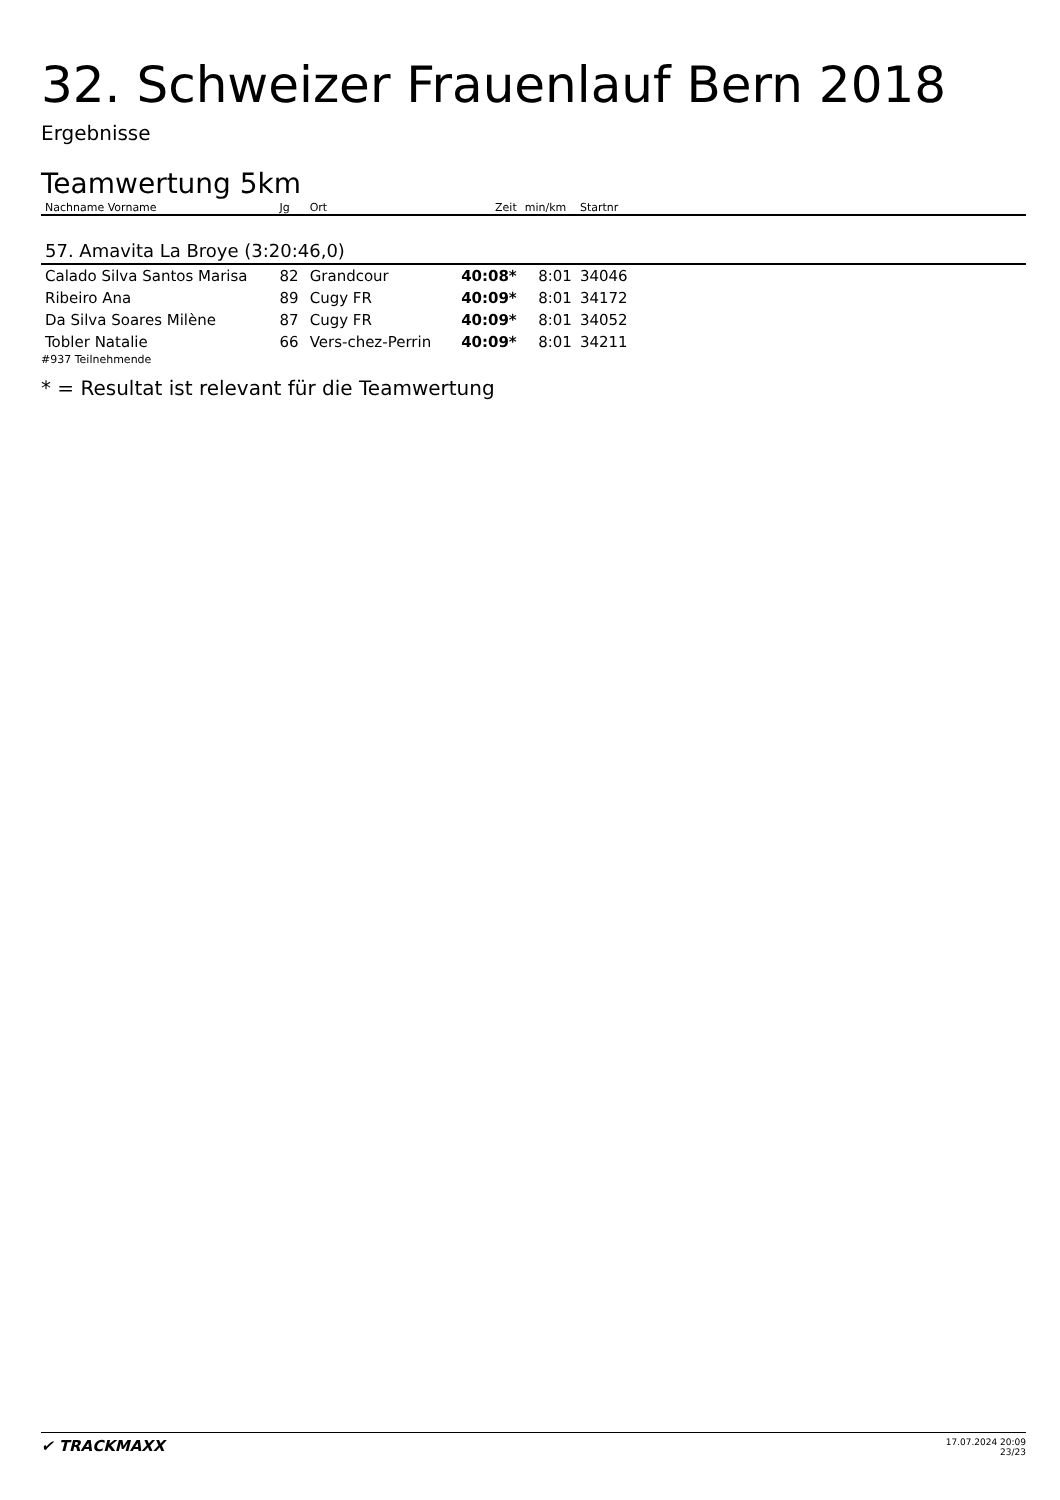32. Schweizer Frauenlauf Bern 2018
Ergebnisse
Teamwertung 5km
| Nachname Vorname | Jg | Ort | Zeit | min/km | Startnr | |
| --- | --- | --- | --- | --- | --- | --- |
| 57. Amavita La Broye (3:20:46,0) | | | | | | |
| Calado Silva Santos Marisa | 82 | Grandcour | 40:08* | 8:01 | 34046 | |
| Ribeiro Ana | 89 | Cugy FR | 40:09* | 8:01 | 34172 | |
| Da Silva Soares Milène | 87 | Cugy FR | 40:09* | 8:01 | 34052 | |
| Tobler Natalie | 66 | Vers-chez-Perrin | 40:09* | 8:01 | 34211 | |
#937 Teilnehmende
* = Resultat ist relevant für die Teamwertung
✔ TRACKMAXX
17.07.2024 20:09
23/23